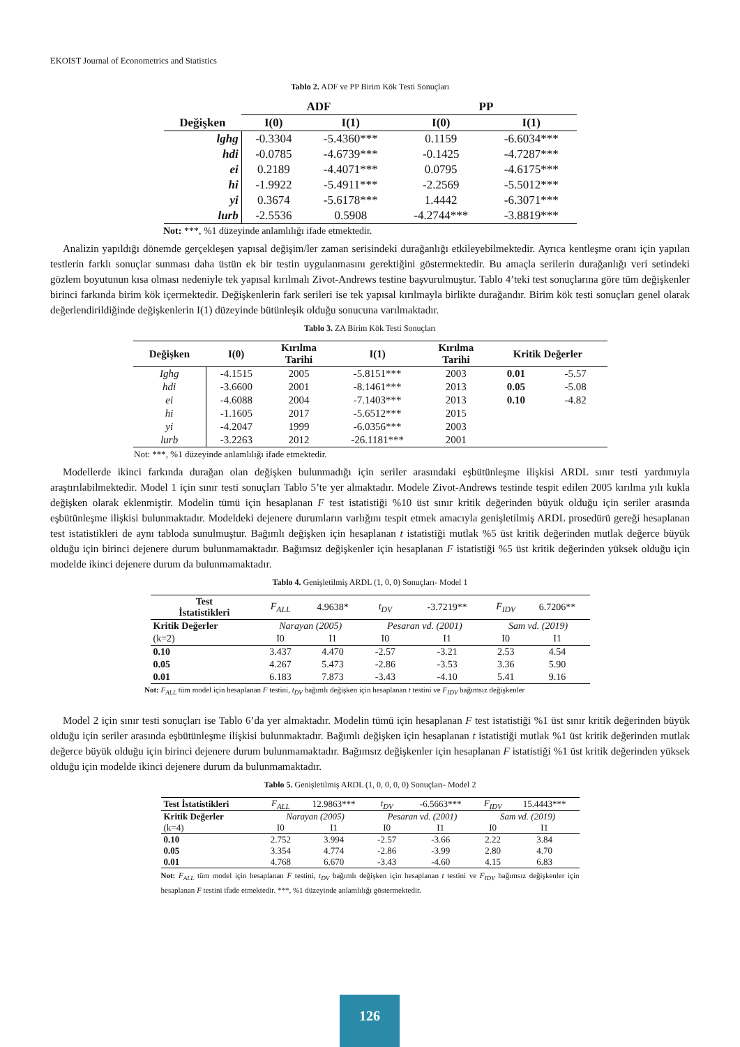EKOIST Journal of Econometrics and Statistics
Tablo 2. ADF ve PP Birim Kök Testi Sonuçları
| | ADF | | PP | |
| --- | --- | --- | --- | --- |
| Değişken | I(0) | I(1) | I(0) | I(1) |
| lghg | -0.3304 | -5.4360*** | 0.1159 | -6.6034*** |
| hdi | -0.0785 | -4.6739*** | -0.1425 | -4.7287*** |
| ei | 0.2189 | -4.4071*** | 0.0795 | -4.6175*** |
| hi | -1.9922 | -5.4911*** | -2.2569 | -5.5012*** |
| yi | 0.3674 | -5.6178*** | 1.4442 | -6.3071*** |
| lurb | -2.5536 | 0.5908 | -4.2744*** | -3.8819*** |
Not: ***, %1 düzeyinde anlamlılığı ifade etmektedir.
Analizin yapıldığı dönemde gerçekleşen yapısal değişim/ler zaman serisindeki durağanlığı etkileyebilmektedir. Ayrıca kentleşme oranı için yapılan testlerin farklı sonuçlar sunması daha üstün ek bir testin uygulanmasını gerektiğini göstermektedir. Bu amaçla serilerin durağanlığı veri setindeki gözlem boyutunun kısa olması nedeniyle tek yapısal kırılmalı Zivot-Andrews testine başvurulmuştur. Tablo 4’teki test sonuçlarına göre tüm değişkenler birinci farkında birim kök içermektedir. Değişkenlerin fark serileri ise tek yapısal kırılmayla birlikte durağandır. Birim kök testi sonuçları genel olarak değerlendirildiğinde değişkenlerin I(1) düzeyinde bütünleşik olduğu sonucuna varılmaktadır.
Tablo 3. ZA Birim Kök Testi Sonuçları
| Değişken | I(0) | Kırılma Tarihi | I(1) | Kırılma Tarihi | Kritik Değerler | |
| --- | --- | --- | --- | --- | --- | --- |
| Ighg | -4.1515 | 2005 | -5.8151*** | 2003 | 0.01 | -5.57 |
| hdi | -3.6600 | 2001 | -8.1461*** | 2013 | 0.05 | -5.08 |
| ei | -4.6088 | 2004 | -7.1403*** | 2013 | 0.10 | -4.82 |
| hi | -1.1605 | 2017 | -5.6512*** | 2015 | | |
| yi | -4.2047 | 1999 | -6.0356*** | 2003 | | |
| lurb | -3.2263 | 2012 | -26.1181*** | 2001 | | |
Not: ***, %1 düzeyinde anlamlılığı ifade etmektedir.
Modellerde ikinci farkında durağan olan değişken bulunmadığı için seriler arasındaki eşbütünleşme ilişkisi ARDL sınır testi yardımıyla araştırılabilmektedir. Model 1 için sınır testi sonuçları Tablo 5’te yer almaktadır. Modele Zivot-Andrews testinde tespit edilen 2005 kırılma yılı kukla değişken olarak eklenmiştir. Modelin tümü için hesaplanan F test istatistiği %10 üst sınır kritik değerinden büyük olduğu için seriler arasında eşbütünleşme ilişkisi bulunmaktadır. Modeldeki dejenere durumların varlığını tespit etmek amacıyla genişletilmiş ARDL prosedürü gereği hesaplanan test istatistikleri de aynı tabloda sunulmuştur. Bağımlı değişken için hesaplanan t istatistiği mutlak %5 üst kritik değerinden mutlak değerce büyük olduğu için birinci dejenere durum bulunmamaktadır. Bağımsız değişkenler için hesaplanan F istatistiği %5 üst kritik değerinden yüksek olduğu için modelde ikinci dejenere durum da bulunmamaktadır.
Tablo 4. Genişletilmiş ARDL (1, 0, 0) Sonuçları- Model 1
| Test İstatistikleri | F<sub>ALL</sub> | 4.9638* | t<sub>DV</sub> | -3.7219** | F<sub>IDV</sub> | 6.7206** |
| Kritik Değerler | Narayan (2005) | | Pesaran vd. (2001) | | Sam vd. (2019) | |
| (k=2) | I0 | I1 | I0 | I1 | I0 | I1 |
| 0.10 | 3.437 | 4.470 | -2.57 | -3.21 | 2.53 | 4.54 |
| 0.05 | 4.267 | 5.473 | -2.86 | -3.53 | 3.36 | 5.90 |
| 0.01 | 6.183 | 7.873 | -3.43 | -4.10 | 5.41 | 9.16 |
Not: F<sub>ALL</sub> tüm model için hesaplanan F testini, t<sub>DV</sub> bağımlı değişken için hesaplanan t testini ve F<sub>IDV</sub> bağımsız değişkenler
Model 2 için sınır testi sonuçları ise Tablo 6’da yer almaktadır. Modelin tümü için hesaplanan F test istatistiği %1 üst sınır kritik değerinden büyük olduğu için seriler arasında eşbütünleşme ilişkisi bulunmaktadır. Bağımlı değişken için hesaplanan t istatistiği mutlak %1 üst kritik değerinden mutlak değerce büyük olduğu için birinci dejenere durum bulunmamaktadır. Bağımsız değişkenler için hesaplanan F istatistiği %1 üst kritik değerinden yüksek olduğu için modelde ikinci dejenere durum da bulunmamaktadır.
Tablo 5. Genişletilmiş ARDL (1, 0, 0, 0, 0) Sonuçları- Model 2
| Test İstatistikleri | F<sub>ALL</sub> | 12.9863*** | t<sub>DV</sub> | -6.5663*** | F<sub>IDV</sub> | 15.4443*** |
| Kritik Değerler | Narayan (2005) | | Pesaran vd. (2001) | | Sam vd. (2019) | |
| (k=4) | I0 | I1 | I0 | I1 | I0 | I1 |
| 0.10 | 2.752 | 3.994 | -2.57 | -3.66 | 2.22 | 3.84 |
| 0.05 | 3.354 | 4.774 | -2.86 | -3.99 | 2.80 | 4.70 |
| 0.01 | 4.768 | 6.670 | -3.43 | -4.60 | 4.15 | 6.83 |
Not: F<sub>ALL</sub> tüm model için hesaplanan F testini, t<sub>DV</sub> bağımlı değişken için hesaplanan t testini ve F<sub>IDV</sub> bağımsız değişkenler için hesaplanan F testini ifade etmektedir. ***, %1 düzeyinde anlamlılığı göstermektedir.
126